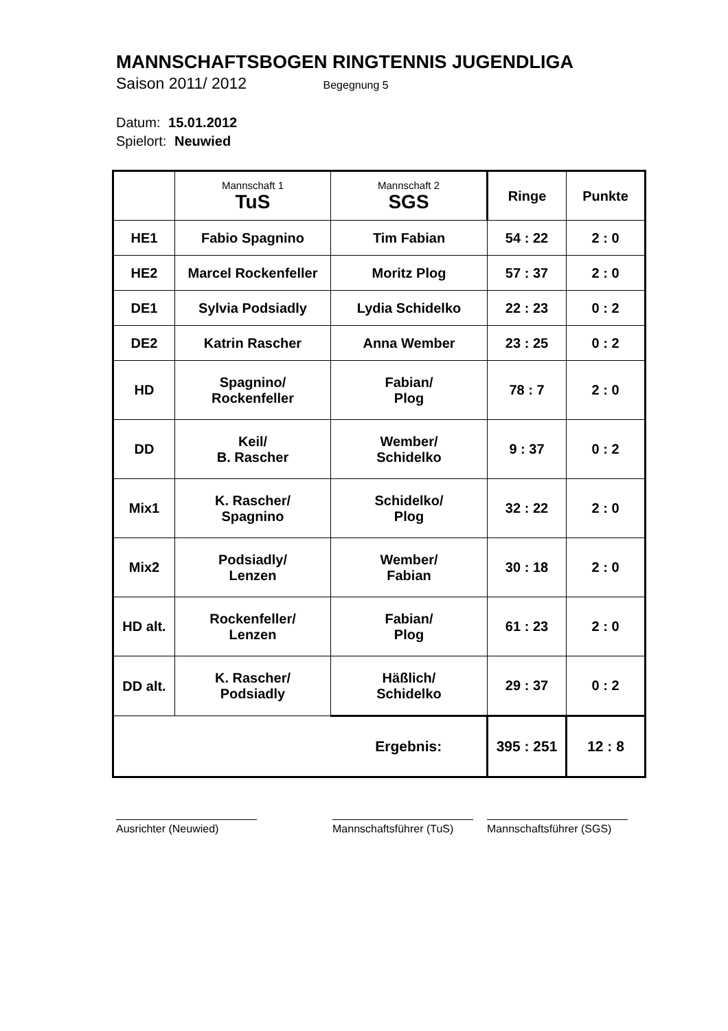MANNSCHAFTSBOGEN RINGTENNIS JUGENDLIGA
Saison 2011/ 2012 Begegnung 5
Datum: 15.01.2012
Spielort: Neuwied
| | Mannschaft 1 TuS | Mannschaft 2 SGS | Ringe | Punkte |
| HE1 | Fabio Spagnino | Tim Fabian | 54 : 22 | 2 : 0 |
| HE2 | Marcel Rockenfeller | Moritz Plog | 57 : 37 | 2 : 0 |
| DE1 | Sylvia Podsiadly | Lydia Schidelko | 22 : 23 | 0 : 2 |
| DE2 | Katrin Rascher | Anna Wember | 23 : 25 | 0 : 2 |
| HD | Spagnino/ Rockenfeller | Fabian/ Plog | 78 : 7 | 2 : 0 |
| DD | Keil/ B. Rascher | Wember/ Schidelko | 9 : 37 | 0 : 2 |
| Mix1 | K. Rascher/ Spagnino | Schidelko/ Plog | 32 : 22 | 2 : 0 |
| Mix2 | Podsiadly/ Lenzen | Wember/ Fabian | 30 : 18 | 2 : 0 |
| HD alt. | Rockenfeller/ Lenzen | Fabian/ Plog | 61 : 23 | 2 : 0 |
| DD alt. | K. Rascher/ Podsiadly | Häßlich/ Schidelko | 29 : 37 | 0 : 2 |
| | | Ergebnis: | 395 : 251 | 12 : 8 |
Ausrichter (Neuwied) Mannschaftsführer (TuS)
Mannschaftsführer (SGS)